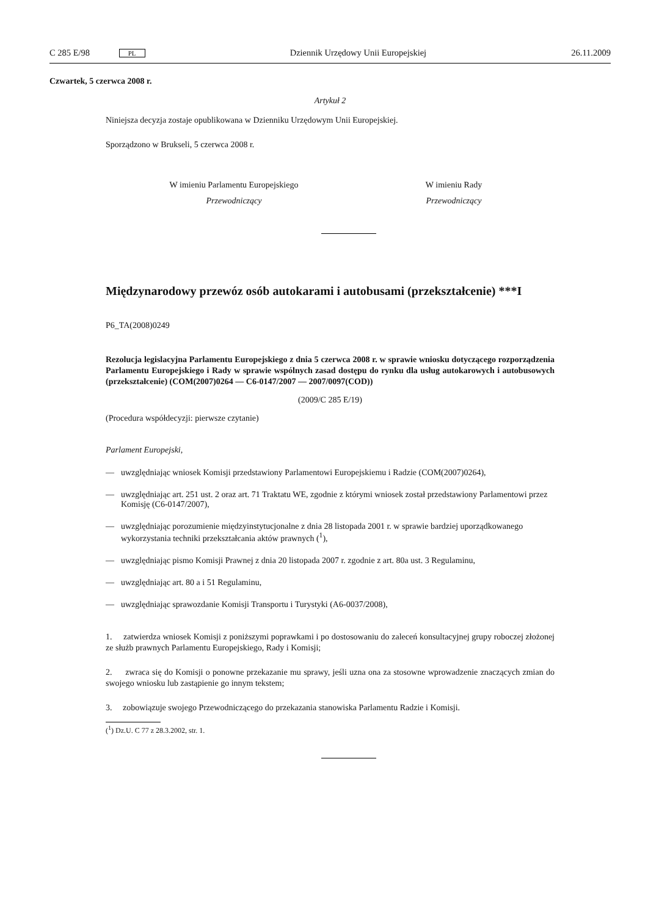C 285 E/98 PL Dziennik Urzędowy Unii Europejskiej 26.11.2009
Czwartek, 5 czerwca 2008 r.
Artykuł 2
Niniejsza decyzja zostaje opublikowana w Dzienniku Urzędowym Unii Europejskiej.
Sporządzono w Brukseli, 5 czerwca 2008 r.
W imieniu Parlamentu Europejskiego
Przewodniczący
W imieniu Rady
Przewodniczący
Międzynarodowy przewóz osób autokarami i autobusami (przekształcenie) ***I
P6_TA(2008)0249
Rezolucja legislacyjna Parlamentu Europejskiego z dnia 5 czerwca 2008 r. w sprawie wniosku dotyczącego rozporządzenia Parlamentu Europejskiego i Rady w sprawie wspólnych zasad dostępu do rynku dla usług autokarowych i autobusowych (przekształcenie) (COM(2007)0264 — C6-0147/2007 — 2007/0097(COD))
(2009/C 285 E/19)
(Procedura współdecyzji: pierwsze czytanie)
Parlament Europejski,
— uwzględniając wniosek Komisji przedstawiony Parlamentowi Europejskiemu i Radzie (COM(2007)0264),
— uwzględniając art. 251 ust. 2 oraz art. 71 Traktatu WE, zgodnie z którymi wniosek został przedstawiony Parlamentowi przez Komisję (C6-0147/2007),
— uwzględniając porozumienie międzyinstytucjonalne z dnia 28 listopada 2001 r. w sprawie bardziej uporządkowanego wykorzystania techniki przekształcania aktów prawnych (<sup>1</sup>),
— uwzględniając pismo Komisji Prawnej z dnia 20 listopada 2007 r. zgodnie z art. 80a ust. 3 Regulaminu,
— uwzględniając art. 80 a i 51 Regulaminu,
— uwzględniając sprawozdanie Komisji Transportu i Turystyki (A6-0037/2008),
1. zatwierdza wniosek Komisji z poniższymi poprawkami i po dostosowaniu do zaleceń konsultacyjnej grupy roboczej złożonej ze służb prawnych Parlamentu Europejskiego, Rady i Komisji;
2. zwraca się do Komisji o ponowne przekazanie mu sprawy, jeśli uzna ona za stosowne wprowadzenie znaczących zmian do swojego wniosku lub zastąpienie go innym tekstem;
3. zobowiązuje swojego Przewodniczącego do przekazania stanowiska Parlamentu Radzie i Komisji.
(<sup>1</sup>) Dz.U. C 77 z 28.3.2002, str. 1.